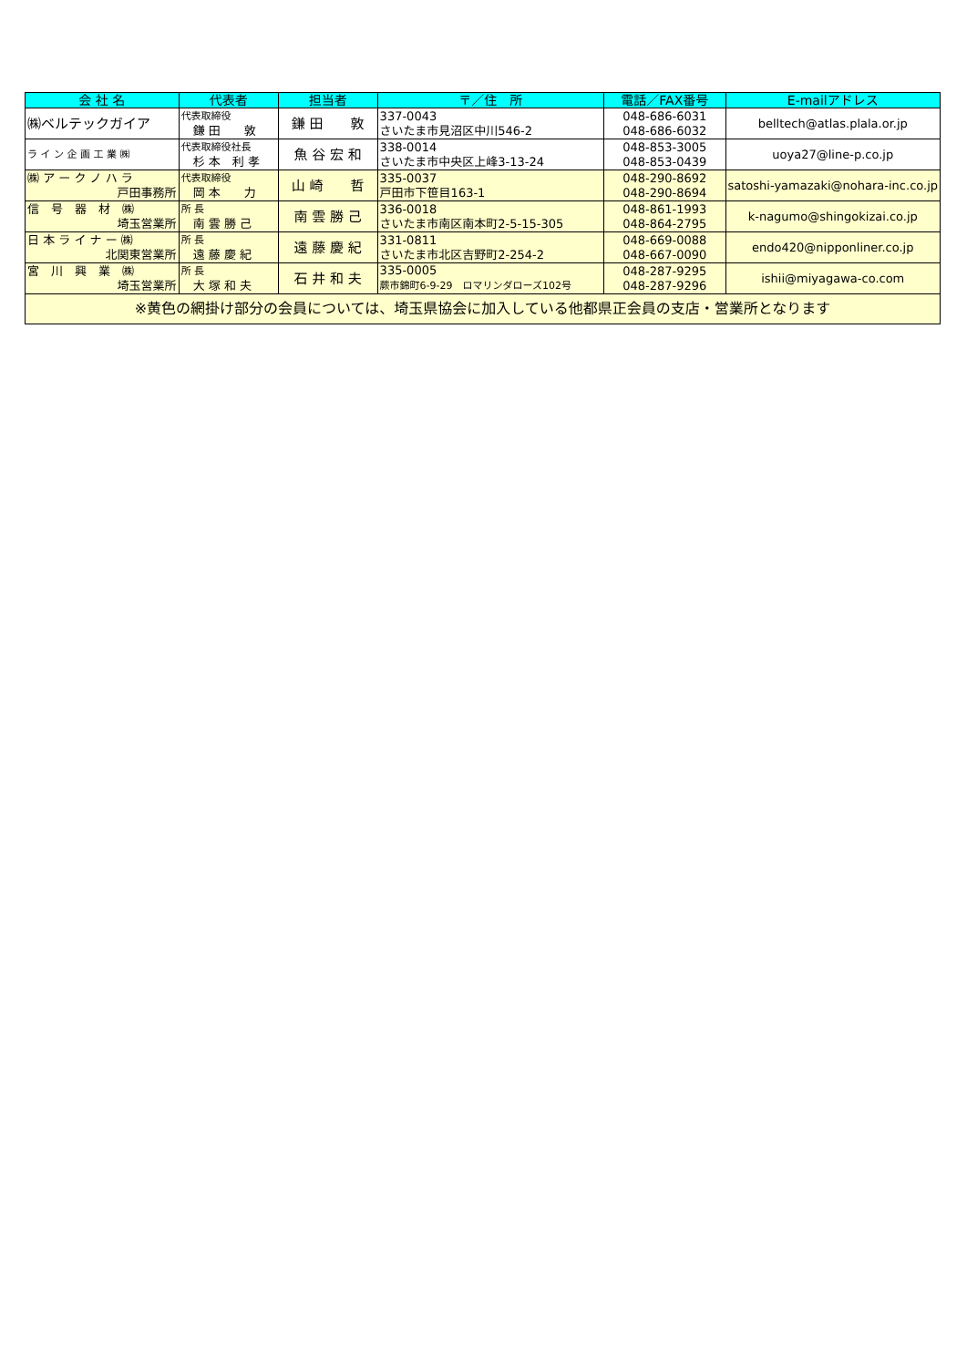| 会 社 名 | 代表者 | 担当者 | 〒／住 所 | 電話／FAX番号 | E-mailアドレス |
| --- | --- | --- | --- | --- | --- |
| ㈱ベルテックガイア | 代表取締役 鎌 田 敦 | 鎌 田 敦 | 337-0043 さいたま市見沼区中川546-2 | 048-686-6031 048-686-6032 | belltech@atlas.plala.or.jp |
| ラ イ ン 企 画 工 業 ㈱ | 代表取締役社長 杉 本 利 孝 | 魚 谷 宏 和 | 338-0014 さいたま市中央区上峰3-13-24 | 048-853-3005 048-853-0439 | uoya27@line-p.co.jp |
| ㈱ ア ー ク ノ ハ ラ 戸田事務所 | 代表取締役 岡 本 力 | 山 崎 哲 | 335-0037 戸田市下笹目163-1 | 048-290-8692 048-290-8694 | satoshi-yamazaki@nohara-inc.co.jp |
| 信 号 器 材 ㈱ 埼玉営業所 | 所 長 南 雲 勝 己 | 南 雲 勝 己 | 336-0018 さいたま市南区南本町2-5-15-305 | 048-861-1993 048-864-2795 | k-nagumo@shingokizai.co.jp |
| 日 本 ラ イ ナ ー ㈱ 北関東営業所 | 所 長 遠 藤 慶 紀 | 遠 藤 慶 紀 | 331-0811 さいたま市北区吉野町2-254-2 | 048-669-0088 048-667-0090 | endo420@nipponliner.co.jp |
| 宮 川 興 業 ㈱ 埼玉営業所 | 所 長 大 塚 和 夫 | 石 井 和 夫 | 335-0005 蕨市錦町6-9-29 ロマリンダローズ102号 | 048-287-9295 048-287-9296 | ishii@miyagawa-co.com |
| ※黄色の網掛け部分の会員については、埼玉県協会に加入している他都県正会員の支店・営業所となります | | | | | |